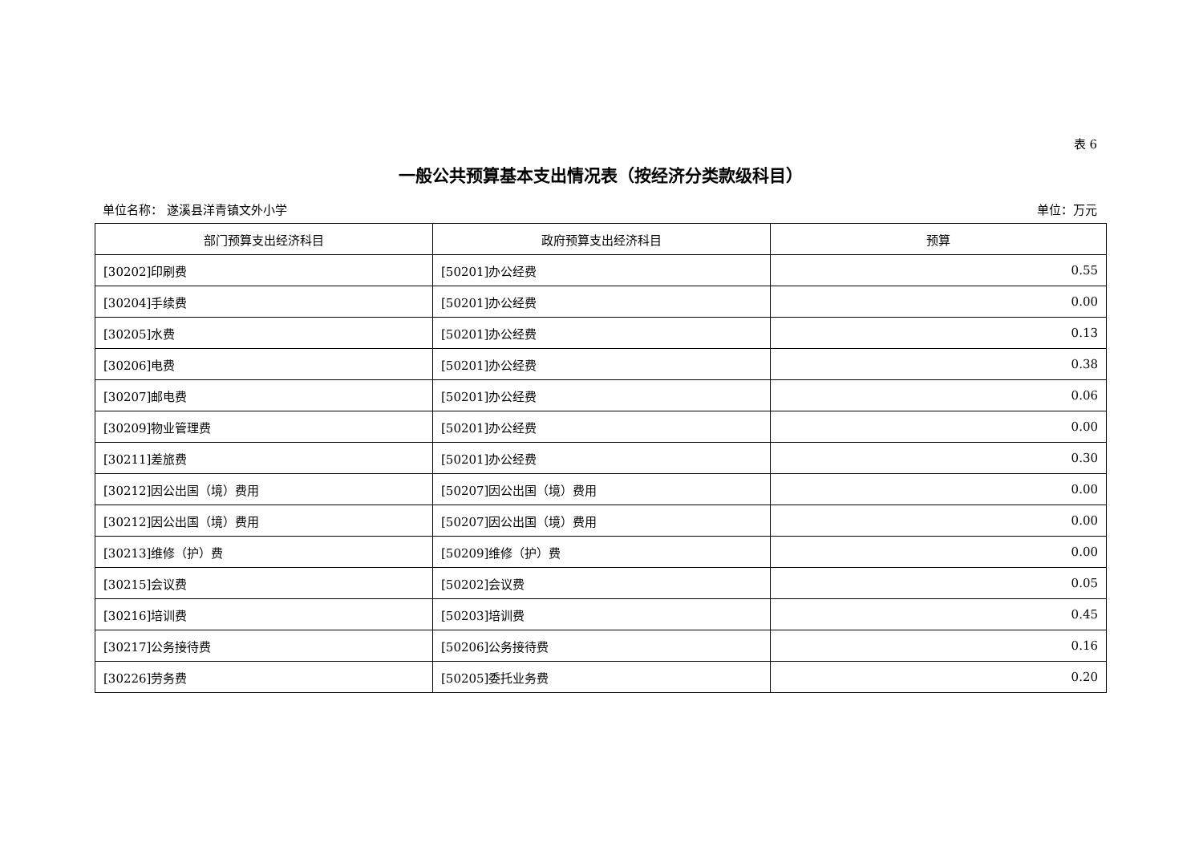表 6
一般公共预算基本支出情况表（按经济分类款级科目）
单位名称： 遂溪县洋青镇文外小学 单位：万元
| 部门预算支出经济科目 | 政府预算支出经济科目 | 预算 |
| --- | --- | --- |
| [30202]印刷费 | [50201]办公经费 | 0.55 |
| [30204]手续费 | [50201]办公经费 | 0.00 |
| [30205]水费 | [50201]办公经费 | 0.13 |
| [30206]电费 | [50201]办公经费 | 0.38 |
| [30207]邮电费 | [50201]办公经费 | 0.06 |
| [30209]物业管理费 | [50201]办公经费 | 0.00 |
| [30211]差旅费 | [50201]办公经费 | 0.30 |
| [30212]因公出国（境）费用 | [50207]因公出国（境）费用 | 0.00 |
| [30212]因公出国（境）费用 | [50207]因公出国（境）费用 | 0.00 |
| [30213]维修（护）费 | [50209]维修（护）费 | 0.00 |
| [30215]会议费 | [50202]会议费 | 0.05 |
| [30216]培训费 | [50203]培训费 | 0.45 |
| [30217]公务接待费 | [50206]公务接待费 | 0.16 |
| [30226]劳务费 | [50205]委托业务费 | 0.20 |